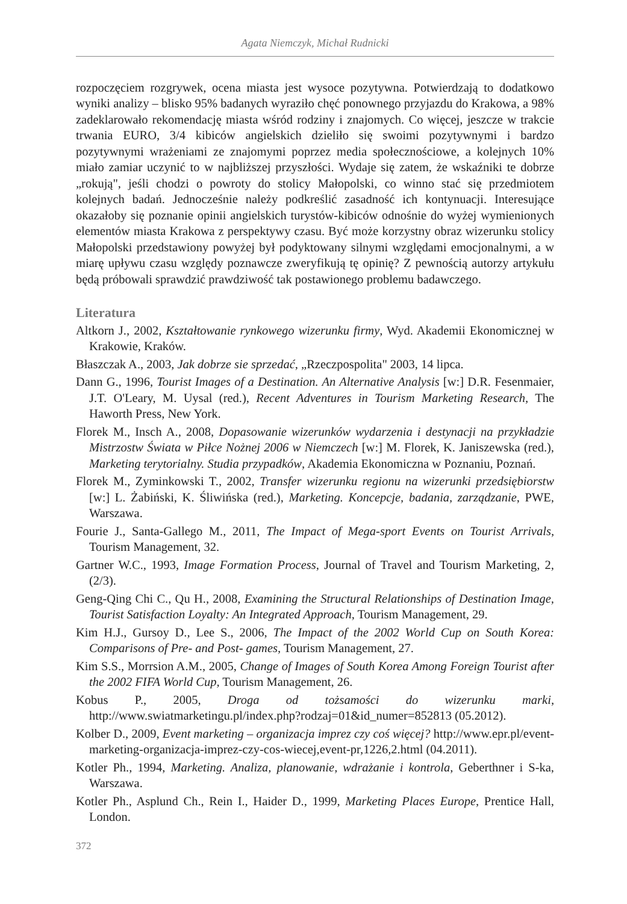Agata Niemczyk, Michał Rudnicki
rozpoczęciem rozgrywek, ocena miasta jest wysoce pozytywna. Potwierdzają to dodatkowo wyniki analizy – blisko 95% badanych wyraziło chęć ponownego przyjazdu do Krakowa, a 98% zadeklarowało rekomendację miasta wśród rodziny i znajomych. Co więcej, jeszcze w trakcie trwania EURO, 3/4 kibiców angielskich dzieliło się swoimi pozytywnymi i bardzo pozytywnymi wrażeniami ze znajomymi poprzez media społecznościowe, a kolejnych 10% miało zamiar uczynić to w najbliższej przyszłości. Wydaje się zatem, że wskaźniki te dobrze „rokują", jeśli chodzi o powroty do stolicy Małopolski, co winno stać się przedmiotem kolejnych badań. Jednocześnie należy podkreślić zasadność ich kontynuacji. Interesujące okazałoby się poznanie opinii angielskich turystów-kibiców odnośnie do wyżej wymienionych elementów miasta Krakowa z perspektywy czasu. Być może korzystny obraz wizerunku stolicy Małopolski przedstawiony powyżej był podyktowany silnymi względami emocjonalnymi, a w miarę upływu czasu względy poznawcze zweryfikują tę opinię? Z pewnością autorzy artykułu będą próbowali sprawdzić prawdziwość tak postawionego problemu badawczego.
Literatura
Altkorn J., 2002, Kształtowanie rynkowego wizerunku firmy, Wyd. Akademii Ekonomicznej w Krakowie, Kraków.
Błaszczak A., 2003, Jak dobrze sie sprzedać, „Rzeczpospolita" 2003, 14 lipca.
Dann G., 1996, Tourist Images of a Destination. An Alternative Analysis [w:] D.R. Fesenmaier, J.T. O'Leary, M. Uysal (red.), Recent Adventures in Tourism Marketing Research, The Haworth Press, New York.
Florek M., Insch A., 2008, Dopasowanie wizerunków wydarzenia i destynacji na przykładzie Mistrzostw Świata w Piłce Nożnej 2006 w Niemczech [w:] M. Florek, K. Janiszewska (red.), Marketing terytorialny. Studia przypadków, Akademia Ekonomiczna w Poznaniu, Poznań.
Florek M., Zyminkowski T., 2002, Transfer wizerunku regionu na wizerunki przedsiębiorstw [w:] L. Żabiński, K. Śliwińska (red.), Marketing. Koncepcje, badania, zarządzanie, PWE, Warszawa.
Fourie J., Santa-Gallego M., 2011, The Impact of Mega-sport Events on Tourist Arrivals, Tourism Management, 32.
Gartner W.C., 1993, Image Formation Process, Journal of Travel and Tourism Marketing, 2, (2/3).
Geng-Qing Chi C., Qu H., 2008, Examining the Structural Relationships of Destination Image, Tourist Satisfaction Loyalty: An Integrated Approach, Tourism Management, 29.
Kim H.J., Gursoy D., Lee S., 2006, The Impact of the 2002 World Cup on South Korea: Comparisons of Pre- and Post- games, Tourism Management, 27.
Kim S.S., Morrsion A.M., 2005, Change of Images of South Korea Among Foreign Tourist after the 2002 FIFA World Cup, Tourism Management, 26.
Kobus P., 2005, Droga od tożsamości do wizerunku marki, http://www.swiatmarketingu.pl/index.php?rodzaj=01&id_numer=852813 (05.2012).
Kolber D., 2009, Event marketing – organizacja imprez czy coś więcej? http://www.epr.pl/event-marketing-organizacja-imprez-czy-cos-wiecej,event-pr,1226,2.html (04.2011).
Kotler Ph., 1994, Marketing. Analiza, planowanie, wdrażanie i kontrola, Geberthner i S-ka, Warszawa.
Kotler Ph., Asplund Ch., Rein I., Haider D., 1999, Marketing Places Europe, Prentice Hall, London.
372